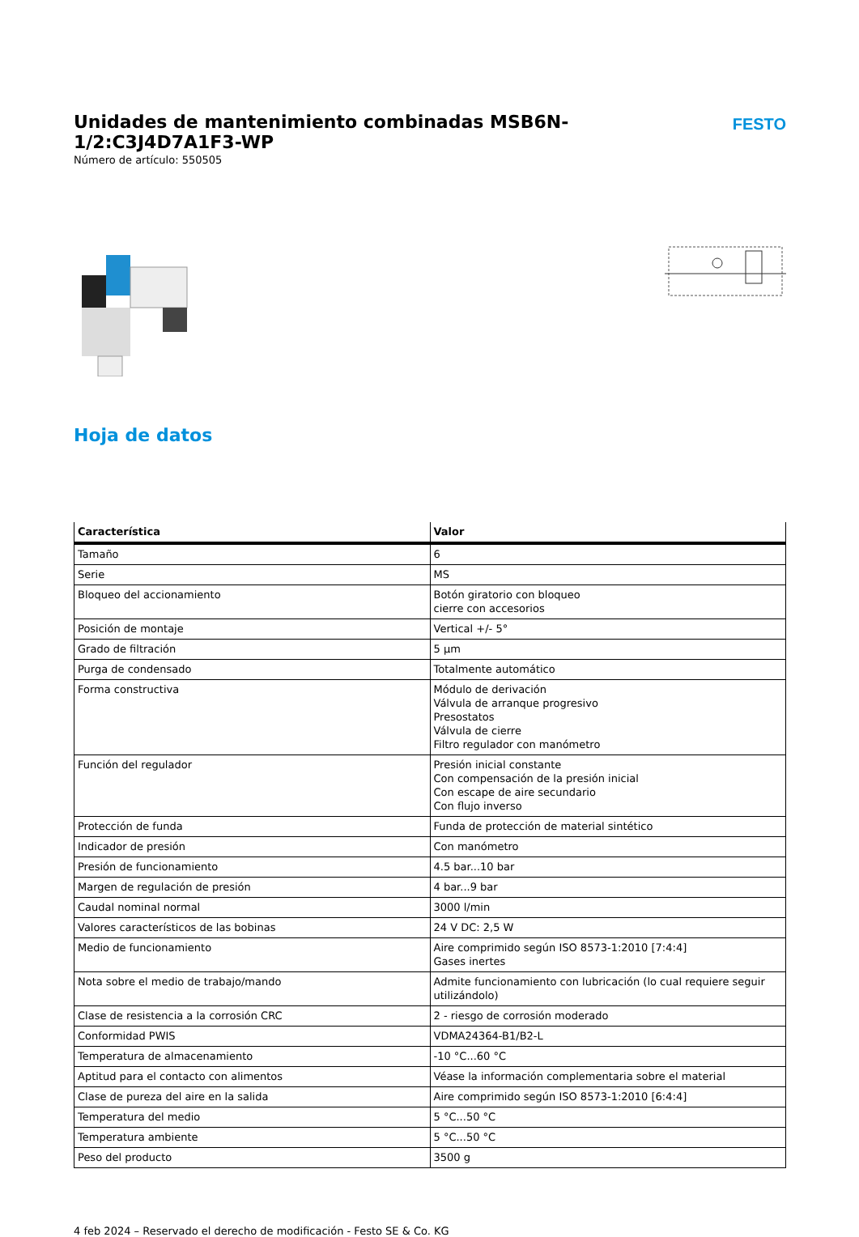Unidades de mantenimiento combinadas MSB6N-1/2:C3J4D7A1F3-WP
Número de artículo: 550505
FESTO
Hoja de datos
| Característica | Valor |
| --- | --- |
| Tamaño | 6 |
| Serie | MS |
| Bloqueo del accionamiento | Botón giratorio con bloqueo cierre con accesorios |
| Posición de montaje | Vertical +/- 5° |
| Grado de filtración | 5 µm |
| Purga de condensado | Totalmente automático |
| Forma constructiva | Módulo de derivación Válvula de arranque progresivo Presostatos Válvula de cierre Filtro regulador con manómetro |
| Función del regulador | Presión inicial constante Con compensación de la presión inicial Con escape de aire secundario Con flujo inverso |
| Protección de funda | Funda de protección de material sintético |
| Indicador de presión | Con manómetro |
| Presión de funcionamiento | 4.5 bar...10 bar |
| Margen de regulación de presión | 4 bar...9 bar |
| Caudal nominal normal | 3000 l/min |
| Valores característicos de las bobinas | 24 V DC: 2,5 W |
| Medio de funcionamiento | Aire comprimido según ISO 8573-1:2010 [7:4:4] Gases inertes |
| Nota sobre el medio de trabajo/mando | Admite funcionamiento con lubricación (lo cual requiere seguir utilizándolo) |
| Clase de resistencia a la corrosión CRC | 2 - riesgo de corrosión moderado |
| Conformidad PWIS | VDMA24364-B1/B2-L |
| Temperatura de almacenamiento | -10 °C...60 °C |
| Aptitud para el contacto con alimentos | Véase la información complementaria sobre el material |
| Clase de pureza del aire en la salida | Aire comprimido según ISO 8573-1:2010 [6:4:4] |
| Temperatura del medio | 5 °C...50 °C |
| Temperatura ambiente | 5 °C...50 °C |
| Peso del producto | 3500 g |
4 feb 2024 – Reservado el derecho de modificación - Festo SE & Co. KG